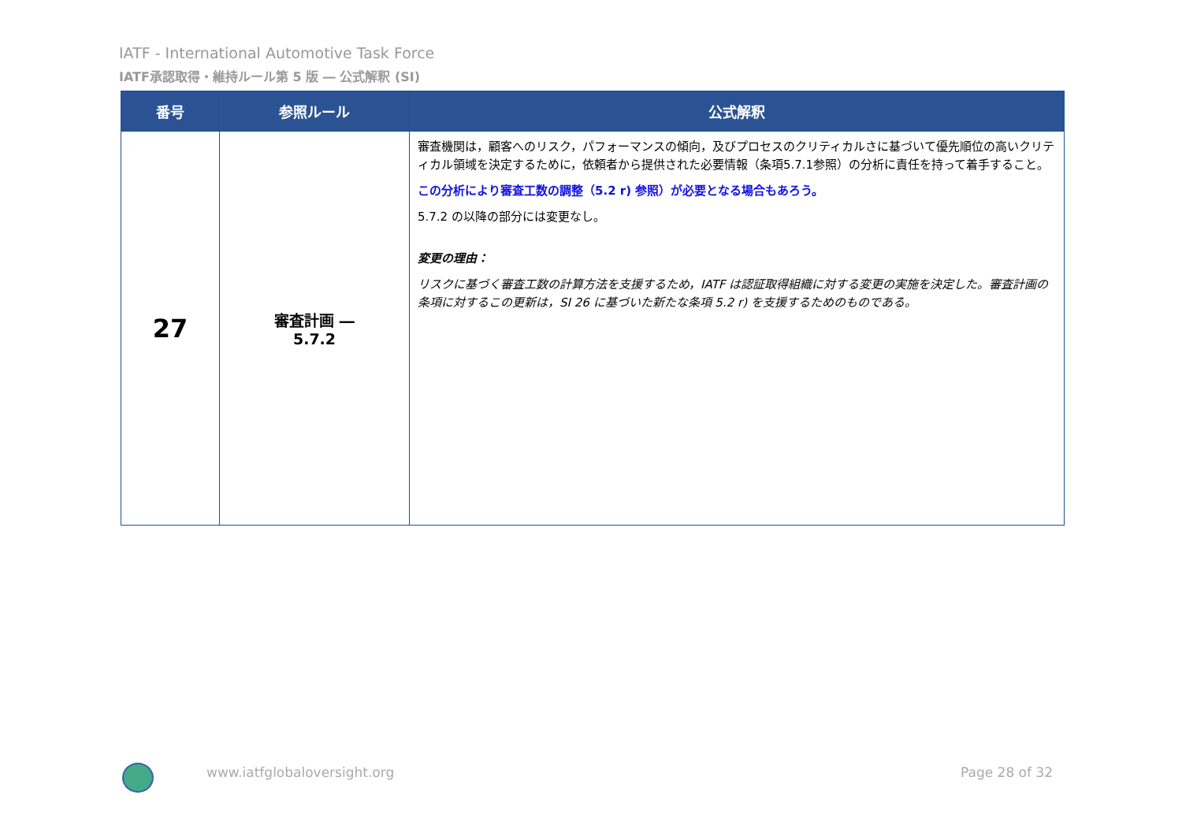IATF - International Automotive Task Force
IATF承認取得・維持ルール第 5 版 ― 公式解釈 (SI)
| 番号 | 参照ルール | 公式解釈 |
| --- | --- | --- |
| 27 | 審査計画 ― 5.7.2 | 審査機関は，顧客へのリスク，パフォーマンスの傾向，及びプロセスのクリティカルさに基づいて優先順位の高いクリティカル領域を決定するために，依頼者から提供された必要情報（条項5.7.1参照）の分析に責任を持って着手すること。 この分析により審査工数の調整（5.2 r) 参照）が必要となる場合もあろう。 5.7.2 の以降の部分には変更なし。 変更の理由： リスクに基づく審査工数の計算方法を支援するため，IATF は認証取得組織に対する変更の実施を決定した。審査計画の条項に対するこの更新は，SI 26 に基づいた新たな条項 5.2 r) を支援するためのものである。 |
www.iatfglobaloversight.org Page 28 of 32